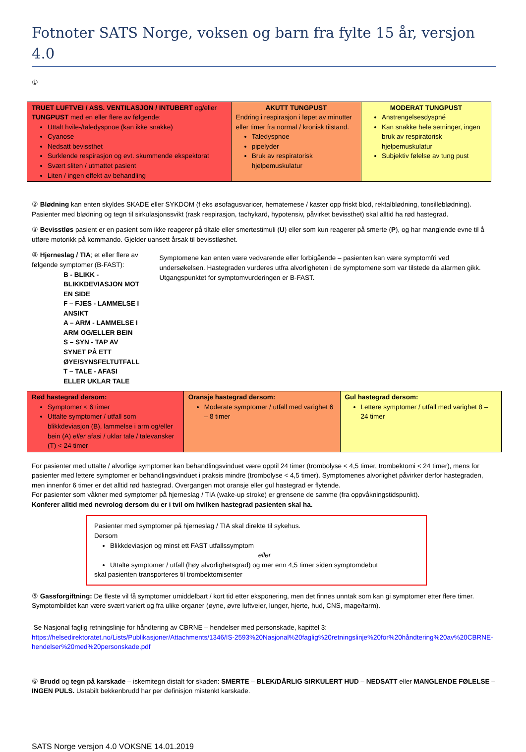Fotnoter SATS Norge, voksen og barn fra fylte 15 år, versjon 4.0
①
| TRUET LUFTVEI / ASS. VENTILASJON / INTUBERT og/eller TUNGPUST med en eller flere av følgende: Uttalt hvile-/taledyspnoe (kan ikke snakke) Cyanose Nedsatt bevissthet Surklende respirasjon og evt. skummende ekspektorat Svært sliten / utmattet pasient Liten / ingen effekt av behandling | AKUTT TUNGPUST Endring i respirasjon i løpet av minutter eller timer fra normal / kronisk tilstand. Taledyspnoe pipelyder Bruk av respiratorisk hjelpemuskulatur | MODERAT TUNGPUST Anstrengelsesdyspné Kan snakke hele setninger, ingen bruk av respiratorisk hjelpemuskulatur Subjektiv følelse av tung pust |
② Blødning kan enten skyldes SKADE eller SYKDOM (f eks øsofagusvaricer, hematemese / kaster opp friskt blod, rektalblødning, tonsilleblødning). Pasienter med blødning og tegn til sirkulasjonssvikt (rask respirasjon, tachykard, hypotensiv, påvirket bevissthet) skal alltid ha rød hastegrad.
③ Bevisstløs pasient er en pasient som ikke reagerer på tiltale eller smertestimuli (U) eller som kun reagerer på smerte (P), og har manglende evne til å utføre motorikk på kommando. Gjelder uansett årsak til bevisstløshet.
④ Hjerneslag / TIA; et eller flere av følgende symptomer (B-FAST):
B - BLIKK - BLIKKDEVIASJON MOT EN SIDE
F – FJES - LAMMELSE I ANSIKT
A – ARM - LAMMELSE I ARM OG/ELLER BEIN
S – SYN - TAP AV SYNET PÅ ETT ØYE/SYNSFELTUTFALL
T – TALE - AFASI ELLER UKLAR TALE
Symptomene kan enten være vedvarende eller forbigående – pasienten kan være symptomfri ved undersøkelsen. Hastegraden vurderes utfra alvorligheten i de symptomene som var tilstede da alarmen gikk. Utgangspunktet for symptomvurderingen er B-FAST.
| Rød hastegrad dersom: Symptomer < 6 timer Uttalte symptomer / utfall som blikkdeviasjon (B), lammelse i arm og/eller bein (A) eller afasi / uklar tale / talevansker (T) < 24 timer | Oransje hastegrad dersom: Moderate symptomer / utfall med varighet 6 – 8 timer | Gul hastegrad dersom: Lettere symptomer / utfall med varighet 8 – 24 timer |
For pasienter med uttalte / alvorlige symptomer kan behandlingsvinduet være opptil 24 timer (trombolyse < 4,5 timer, trombektomi < 24 timer), mens for pasienter med lettere symptomer er behandlingsvinduet i praksis mindre (trombolyse < 4,5 timer). Symptomenes alvorlighet påvirker derfor hastegraden, men innenfor 6 timer er det alltid rød hastegrad. Overgangen mot oransje eller gul hastegrad er flytende.
For pasienter som våkner med symptomer på hjerneslag / TIA (wake-up stroke) er grensene de samme (fra oppvåkningstidspunkt).
Konferer alltid med nevrolog dersom du er i tvil om hvilken hastegrad pasienten skal ha.
Pasienter med symptomer på hjerneslag / TIA skal direkte til sykehus.
Dersom
Blikkdeviasjon og minst ett FAST utfallssymptom
eller
Uttalte symptomer / utfall (høy alvorlighetsgrad) og mer enn 4,5 timer siden symptomdebut
skal pasienten transporteres til trombektomisenter
⑤ Gassforgiftning: De fleste vil få symptomer umiddelbart / kort tid etter eksponering, men det finnes unntak som kan gi symptomer etter flere timer. Symptombildet kan være svært variert og fra ulike organer (øyne, øvre luftveier, lunger, hjerte, hud, CNS, mage/tarm).
Se Nasjonal faglig retningslinje for håndtering av CBRNE – hendelser med personskade, kapittel 3:
https://helsedirektoratet.no/Lists/Publikasjoner/Attachments/1346/IS-2593%20Nasjonal%20faglig%20retningslinje%20for%20håndtering%20av%20CBRNE-hendelser%20med%20personskade.pdf
⑥ Brudd og tegn på karskade – iskemitegn distalt for skaden: SMERTE – BLEK/DÅRLIG SIRKULERT HUD – NEDSATT eller MANGLENDE FØLELSE – INGEN PULS. Ustabilt bekkenbrudd har per definisjon mistenkt karskade.
SATS Norge versjon 4.0 VOKSNE 14.01.2019